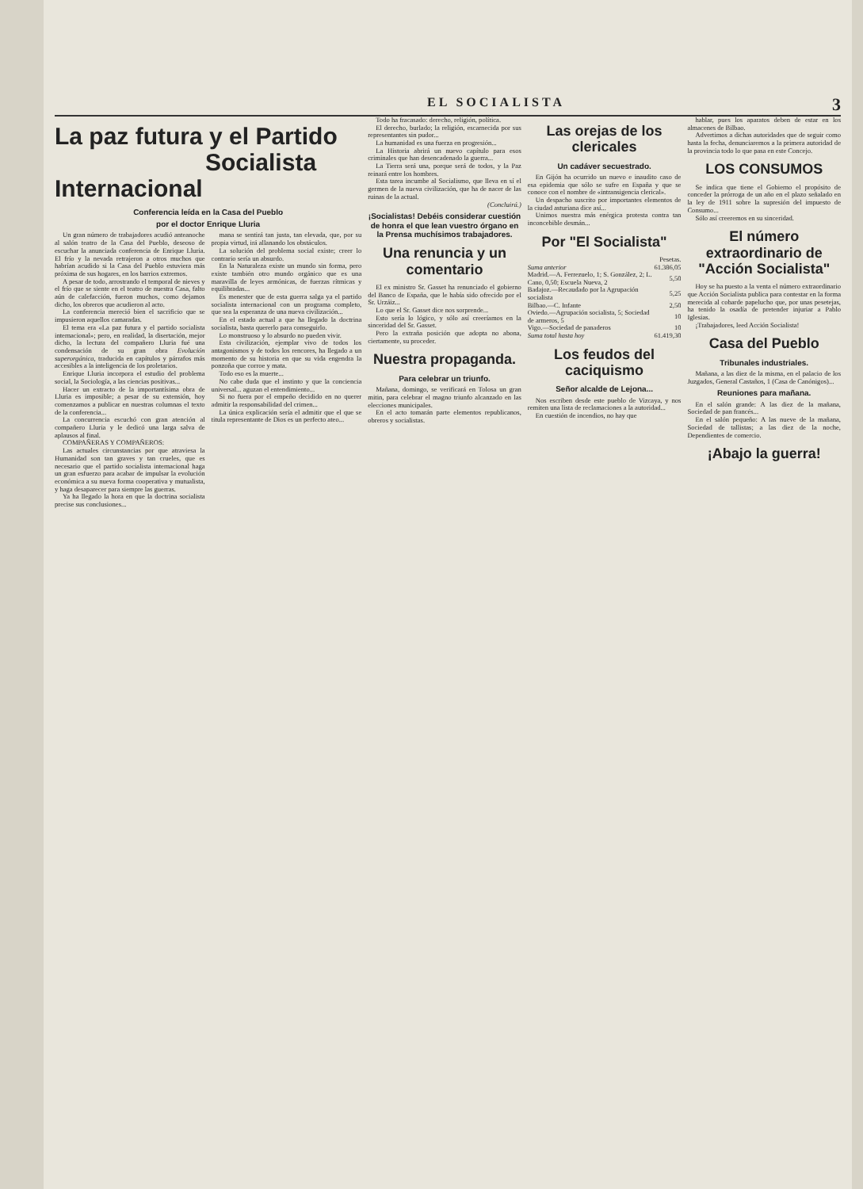EL SOCIALISTA 3
La paz futura y el Partido
Socialista Internacional
Conferencia leída en la Casa del Pueblo
por el doctor Enrique Lluria
Un gran número de trabajadores acudió anteanoche al salón teatro de la Casa del Pueblo, deseoso de escuchar la anunciada conferencia de Enrique Lluria. El frío y la nevada retrajeron a otros muchos que habrían acudido si la Casa del Pueblo estuviera más próxima de sus hogares, en los barrios extremos.
A pesar de todo, arrostrando el temporal de nieves y el frío que se siente en el teatro de nuestra Casa, falto aún de calefacción, fueron muchos, como dejamos dicho, los obreros que acudieron al acto.
La conferencia mereció bien el sacrificio que se impusieron aquellos camaradas.
El tema era «La paz futura y el partido socialista internacional»; pero, en realidad, la disertación, mejor dicho, la lectura del compañero Lluria fué una condensación de su gran obra Evolución superorgánica, traducida en capítulos y párrafos más accesibles a la inteligencia de los proletarios.
Enrique Lluria incorpora el estudio del problema social, la Sociología, a las ciencias positivas...
Hacer un extracto de la importantísima obra de Lluria es imposible; a pesar de su extensión, hoy comenzamos a publicar en nuestras columnas el texto de la conferencia...
La concurrencia escuchó con gran atención al compañero Lluria y le dedicó una larga salva de aplausos al final.
COMPAÑERAS Y COMPAÑEROS:
Las actuales circunstancias por que atraviesa la Humanidad son tan graves y tan crueles, que es necesario que el partido socialista internacional haga un gran esfuerzo para acabar de impulsar la evolución económica a su nueva forma cooperativa y mutualista, y haga desaparecer para siempre las guerras.
Ya ha llegado la hora en que la doctrina socialista precise sus conclusiones...
mana se sentirá tan justa, tan elevada, que, por su propia virtud, irá allanando los obstáculos.
La solución del problema social existe; creer lo contrario sería un absurdo.
En la Naturaleza existe un mundo sin forma, pero existe también otro mundo orgánico que es una maravilla de leyes armónicas, de fuerzas rítmicas y equilibradas...
Es menester que de esta guerra salga ya el partido socialista internacional con un programa completo, que sea la esperanza de una nueva civilización...
En el estado actual a que ha llegado la doctrina socialista, basta quererlo para conseguirlo.
Lo monstruoso y lo absurdo no pueden vivir.
Esta civilización, ejemplar vivo de todos los antagonismos y de todos los rencores, ha llegado a un momento de su historia en que su vida engendra la ponzoña que corroe y mata.
Todo eso es la muerte...
No cabe duda que el instinto y que la conciencia universal... aguzan el entendimiento...
Si no fuera por el empeño decidido en no querer admitir la responsabilidad del crimen...
La única explicación sería el admitir que el que se titula representante de Dios es un perfecto ateo...
Todo ha fracasado: derecho, religión, política.
El derecho, burlado; la religión, escarnecida por sus representantes sin pudor...
La humanidad es una fuerza en progresión...
La Historia abrirá un nuevo capítulo para esos criminales que han desencadenado la guerra...
La Tierra será una, porque será de todos, y la Paz reinará entre los hombres.
Esta tarea incumbe al Socialismo, que lleva en sí el germen de la nueva civilización, que ha de nacer de las ruinas de la actual.
(Concluirá.)
¡Socialistas! Debéis considerar cuestión de honra el que lean vuestro órgano en la Prensa muchísimos trabajadores.
Una renuncia y un comentario
El ex ministro Sr. Gasset ha renunciado el gobierno del Banco de España, que le había sido ofrecido por el Sr. Urzáiz...
Lo que el Sr. Gasset dice nos sorprende...
Esto sería lo lógico, y sólo así creeríamos en la sinceridad del Sr. Gasset.
Pero la extraña posición que adopta no abona, ciertamente, su proceder.
Nuestra propaganda.
Para celebrar un triunfo.
Mañana, domingo, se verificará en Tolosa un gran mitin, para celebrar el magno triunfo alcanzado en las elecciones municipales.
En el acto tomarán parte elementos republicanos, obreros y socialistas.
Las orejas de los clericales
Un cadáver secuestrado.
En Gijón ha ocurrido un nuevo e inaudito caso de esa epidemia que sólo se sufre en España y que se conoce con el nombre de «intransigencia clerical».
Un despacho suscrito por importantes elementos de la ciudad asturiana dice así...
Unimos nuestra más enérgica protesta contra tan inconcebible desmán...
Por "El Socialista"
| | Pesetas. |
| Suma anterior | 61.386,05 |
| Madrid.—A. Ferrezuelo, 1; S. González, 2; L. Cano, 0,50; Escuela Nueva, 2 | 5,50 |
| Badajoz.—Recaudado por la Agrupación socialista | 5,25 |
| Bilbao.—C. Infante | 2,50 |
| Oviedo.—Agrupación socialista, 5; Sociedad de armeros, 5 | 10 |
| Vigo.—Sociedad de panaderos | 10 |
| Suma total hasta hoy | 61.419,30 |
Los feudos del caciquismo
Señor alcalde de Lejona...
Nos escriben desde este pueblo de Vizcaya, y nos remiten una lista de reclamaciones a la autoridad...
En cuestión de incendios, no hay que
hablar, pues los aparatos deben de estar en los almacenes de Bilbao.
Advertimos a dichas autoridades que de seguir como hasta la fecha, denunciaremos a la primera autoridad de la provincia todo lo que pasa en este Concejo.
LOS CONSUMOS
Se indica que tiene el Gobierno el propósito de conceder la prórroga de un año en el plazo señalado en la ley de 1911 sobre la supresión del impuesto de Consumo...
Sólo así creeremos en su sinceridad.
El número extraordinario de "Acción Socialista"
Hoy se ha puesto a la venta el número extraordinario que Acción Socialista publica para contestar en la forma merecida al cobarde papelucho que, por unas pesetejas, ha tenido la osadía de pretender injuriar a Pablo Iglesias.
¡Trabajadores, leed Acción Socialista!
Casa del Pueblo
Tribunales industriales.
Mañana, a las diez de la misma, en el palacio de los Juzgados, General Castaños, 1 (Casa de Canónigos)...
Reuniones para mañana.
En el salón grande: A las diez de la mañana, Sociedad de pan francés...
En el salón pequeño: A las nueve de la mañana, Sociedad de tallistas; a las diez de la noche, Dependientes de comercio.
¡Abajo la guerra!